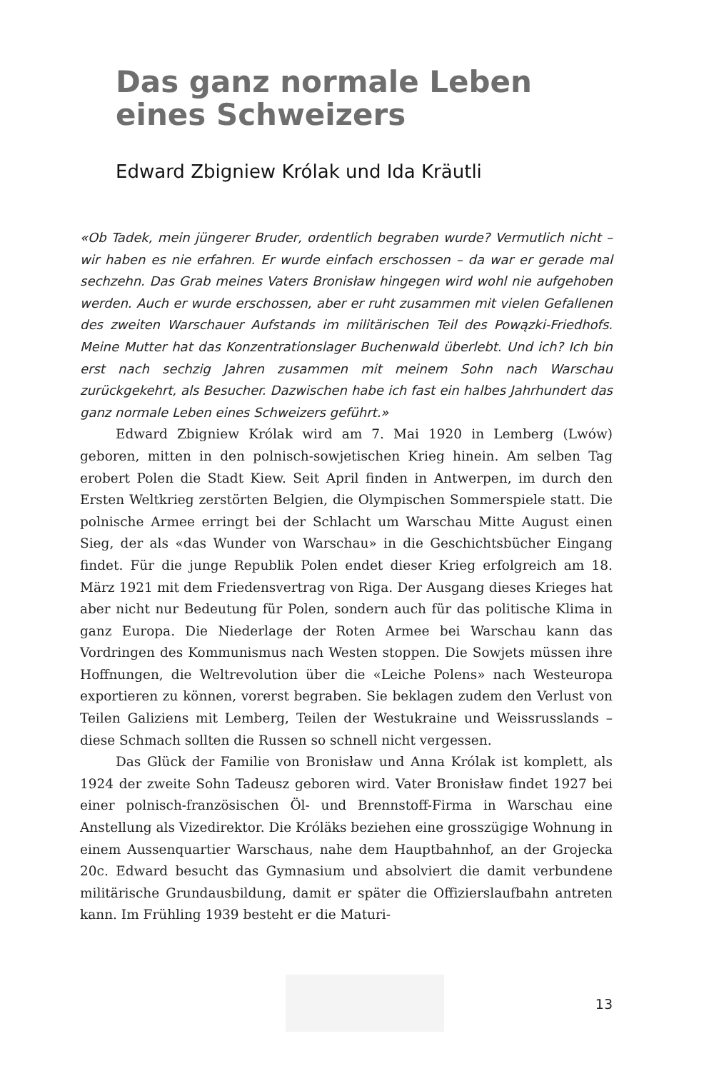Das ganz normale Leben
eines Schweizers
Edward Zbigniew Królak und Ida Kräutli
«Ob Tadek, mein jüngerer Bruder, ordentlich begraben wurde? Vermutlich nicht – wir haben es nie erfahren. Er wurde einfach erschossen – da war er gerade mal sechzehn. Das Grab meines Vaters Bronisław hingegen wird wohl nie aufgehoben werden. Auch er wurde erschossen, aber er ruht zusammen mit vielen Gefallenen des zweiten Warschauer Aufstands im militärischen Teil des Powązki-Friedhofs. Meine Mutter hat das Konzentrationslager Buchenwald überlebt. Und ich? Ich bin erst nach sechzig Jahren zusammen mit meinem Sohn nach Warschau zurückgekehrt, als Besucher. Dazwischen habe ich fast ein halbes Jahrhundert das ganz normale Leben eines Schweizers geführt.»
Edward Zbigniew Królak wird am 7. Mai 1920 in Lemberg (Lwów) geboren, mitten in den polnisch-sowjetischen Krieg hinein. Am selben Tag erobert Polen die Stadt Kiew. Seit April finden in Antwerpen, im durch den Ersten Weltkrieg zerstörten Belgien, die Olympischen Sommerspiele statt. Die polnische Armee erringt bei der Schlacht um Warschau Mitte August einen Sieg, der als «das Wunder von Warschau» in die Geschichtsbücher Eingang findet. Für die junge Republik Polen endet dieser Krieg erfolgreich am 18. März 1921 mit dem Friedensvertrag von Riga. Der Ausgang dieses Krieges hat aber nicht nur Bedeutung für Polen, sondern auch für das politische Klima in ganz Europa. Die Niederlage der Roten Armee bei Warschau kann das Vordringen des Kommunismus nach Westen stoppen. Die Sowjets müssen ihre Hoffnungen, die Weltrevolution über die «Leiche Polens» nach Westeuropa exportieren zu können, vorerst begraben. Sie beklagen zudem den Verlust von Teilen Galiziens mit Lemberg, Teilen der Westukraine und Weissrusslands – diese Schmach sollten die Russen so schnell nicht vergessen.
Das Glück der Familie von Bronisław und Anna Królak ist komplett, als 1924 der zweite Sohn Tadeusz geboren wird. Vater Bronisław findet 1927 bei einer polnisch-französischen Öl- und Brennstoff-Firma in Warschau eine Anstellung als Vizedirektor. Die Króläks beziehen eine grosszügige Wohnung in einem Aussenquartier Warschaus, nahe dem Hauptbahnhof, an der Grojecka 20c. Edward besucht das Gymnasium und absolviert die damit verbundene militärische Grundausbildung, damit er später die Offizierslaufbahn antreten kann. Im Frühling 1939 besteht er die Maturi-
13